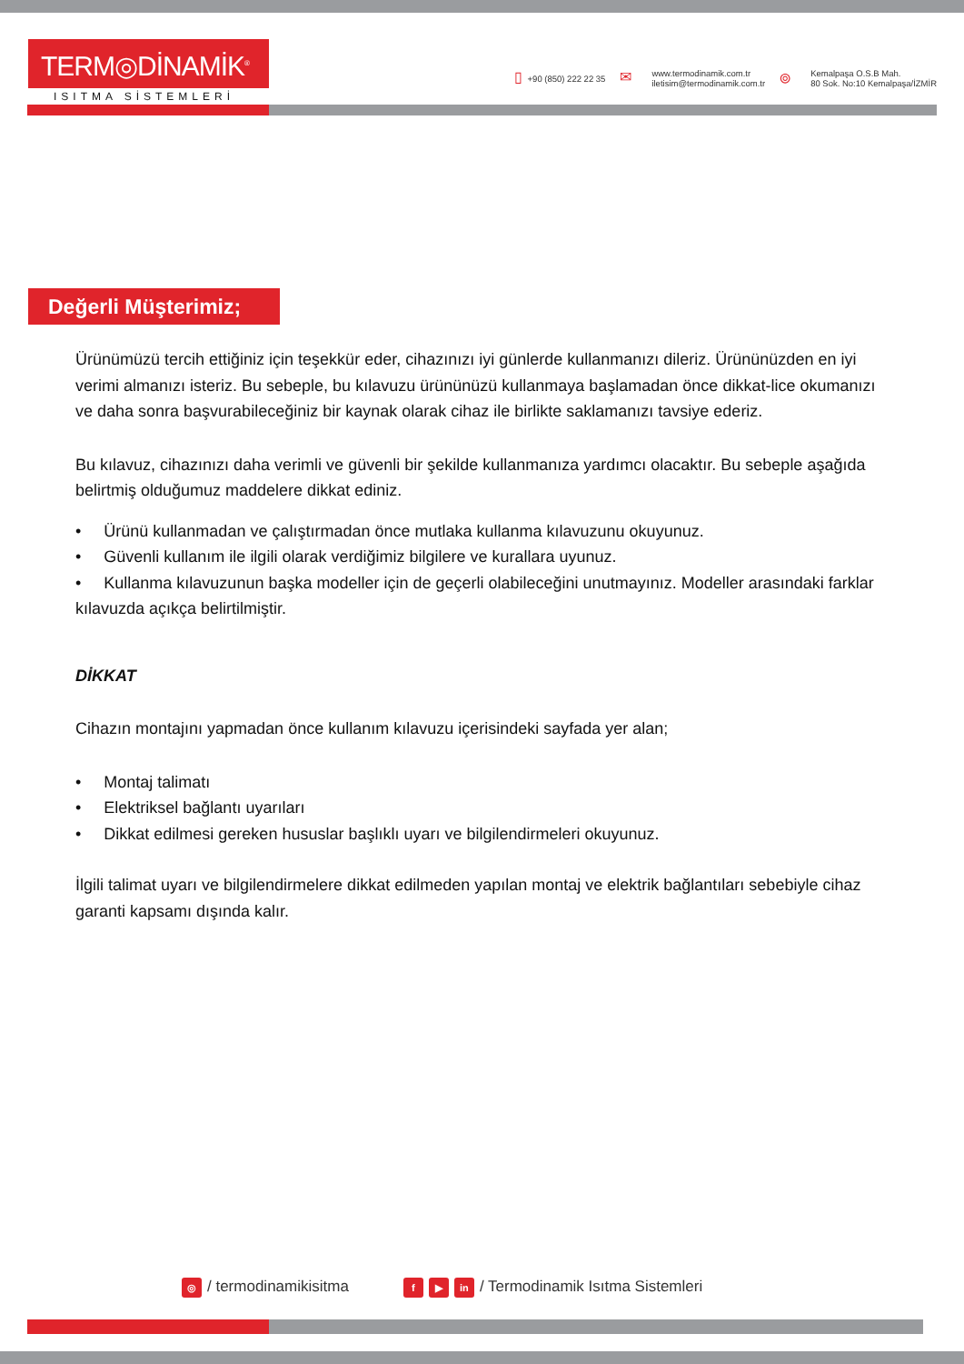TERM◎DİNAMİK<sup>®</sup>
ISITMA SİSTEMLERİ
▯ +90 (850) 222 22 35
✉
www.termodinamik.com.tr
iletisim@termodinamik.com.tr
⌾
Kemalpaşa O.S.B Mah.
80 Sok. No:10 Kemalpaşa/İZMİR
Değerli Müşterimiz;
Ürünümüzü tercih ettiğiniz için teşekkür eder, cihazınızı iyi günlerde kullanmanızı dileriz. Ürününüzden en iyi verimi almanızı isteriz. Bu sebeple, bu kılavuzu ürününüzü kullanmaya başlamadan önce dikkat-lice okumanızı ve daha sonra başvurabileceğiniz bir kaynak olarak cihaz ile birlikte saklamanızı tavsiye ederiz.
Bu kılavuz, cihazınızı daha verimli ve güvenli bir şekilde kullanmanıza yardımcı olacaktır. Bu sebeple aşağıda belirtmiş olduğumuz maddelere dikkat ediniz.
• Ürünü kullanmadan ve çalıştırmadan önce mutlaka kullanma kılavuzunu okuyunuz.
• Güvenli kullanım ile ilgili olarak verdiğimiz bilgilere ve kurallara uyunuz.
• Kullanma kılavuzunun başka modeller için de geçerli olabileceğini unutmayınız. Modeller arasındaki farklar kılavuzda açıkça belirtilmiştir.
DİKKAT
Cihazın montajını yapmadan önce kullanım kılavuzu içerisindeki sayfada yer alan;
• Montaj talimatı
• Elektriksel bağlantı uyarıları
• Dikkat edilmesi gereken hususlar başlıklı uyarı ve bilgilendirmeleri okuyunuz.
İlgili talimat uyarı ve bilgilendirmelere dikkat edilmeden yapılan montaj ve elektrik bağlantıları sebebiyle cihaz garanti kapsamı dışında kalır.
◎ / termodinamikisitma
f ▶ in / Termodinamik Isıtma Sistemleri